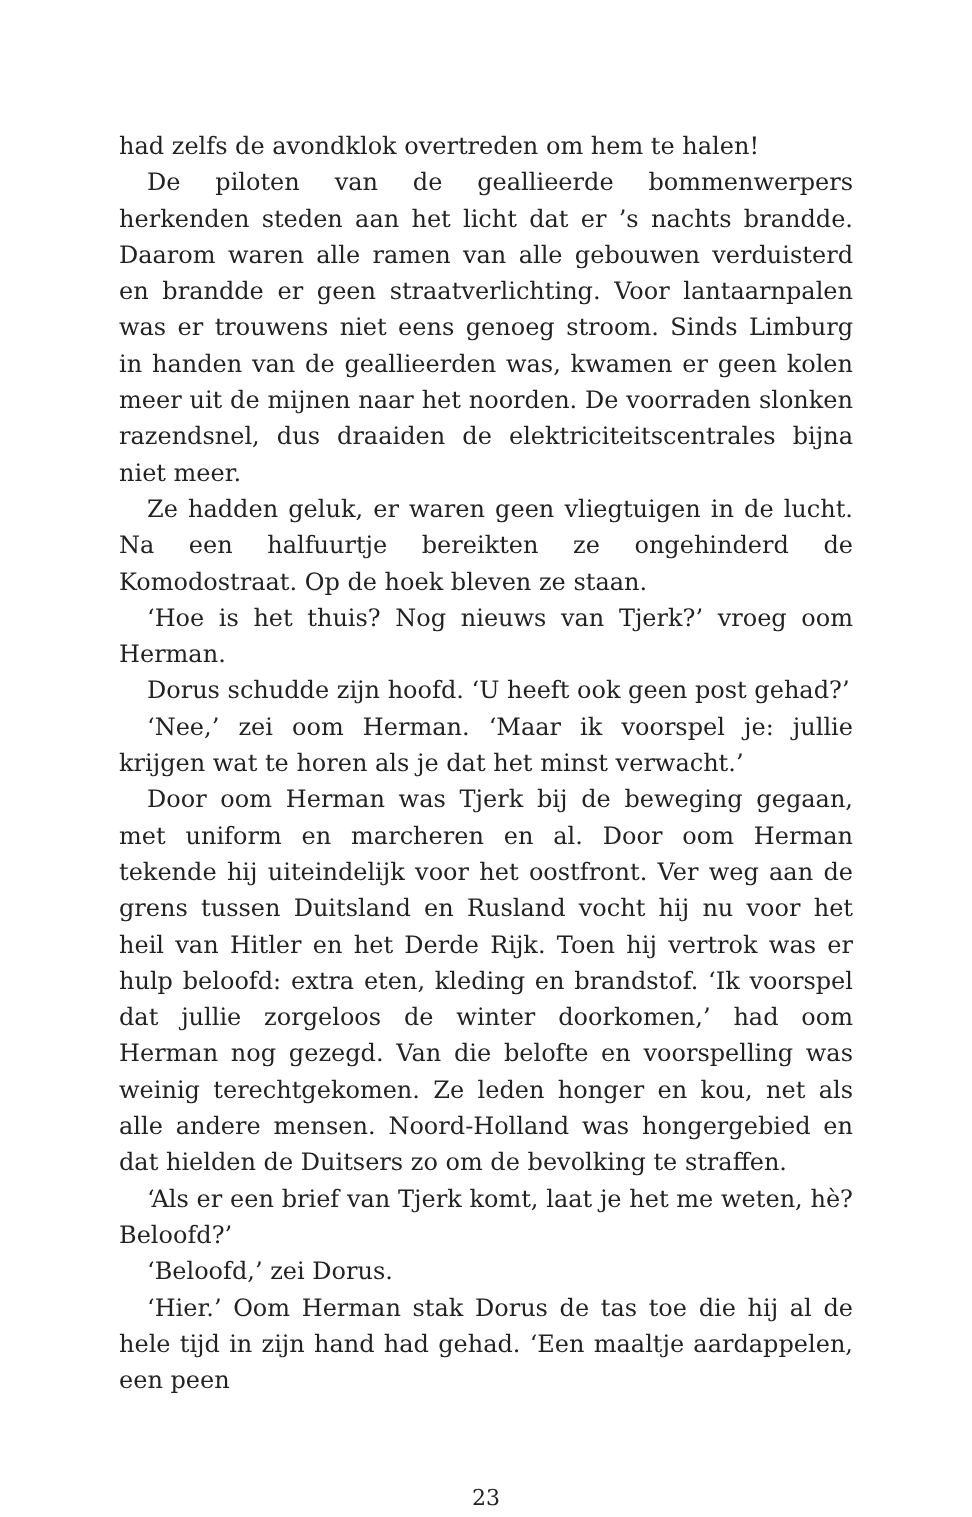had zelfs de avondklok overtreden om hem te halen!
De piloten van de geallieerde bommenwerpers herkenden steden aan het licht dat er ’s nachts brandde. Daarom waren alle ramen van alle gebouwen verduisterd en brandde er geen straatverlichting. Voor lantaarnpalen was er trouwens niet eens genoeg stroom. Sinds Limburg in handen van de geallieerden was, kwamen er geen kolen meer uit de mijnen naar het noorden. De voorraden slonken razendsnel, dus draaiden de elektriciteitscentrales bijna niet meer.
Ze hadden geluk, er waren geen vliegtuigen in de lucht. Na een halfuurtje bereikten ze ongehinderd de Komodostraat. Op de hoek bleven ze staan.
‘Hoe is het thuis? Nog nieuws van Tjerk?’ vroeg oom Herman.
Dorus schudde zijn hoofd. ‘U heeft ook geen post gehad?’
‘Nee,’ zei oom Herman. ‘Maar ik voorspel je: jullie krijgen wat te horen als je dat het minst verwacht.’
Door oom Herman was Tjerk bij de beweging gegaan, met uniform en marcheren en al. Door oom Herman tekende hij uiteindelijk voor het oostfront. Ver weg aan de grens tussen Duitsland en Rusland vocht hij nu voor het heil van Hitler en het Derde Rijk. Toen hij vertrok was er hulp beloofd: extra eten, kleding en brandstof. ‘Ik voorspel dat jullie zorgeloos de winter doorkomen,’ had oom Herman nog gezegd. Van die belofte en voorspelling was weinig terechtgekomen. Ze leden honger en kou, net als alle andere mensen. Noord-Holland was hongergebied en dat hielden de Duitsers zo om de bevolking te straffen.
‘Als er een brief van Tjerk komt, laat je het me weten, hè? Beloofd?’
‘Beloofd,’ zei Dorus.
‘Hier.’ Oom Herman stak Dorus de tas toe die hij al de hele tijd in zijn hand had gehad. ‘Een maaltje aardappelen, een peen
23